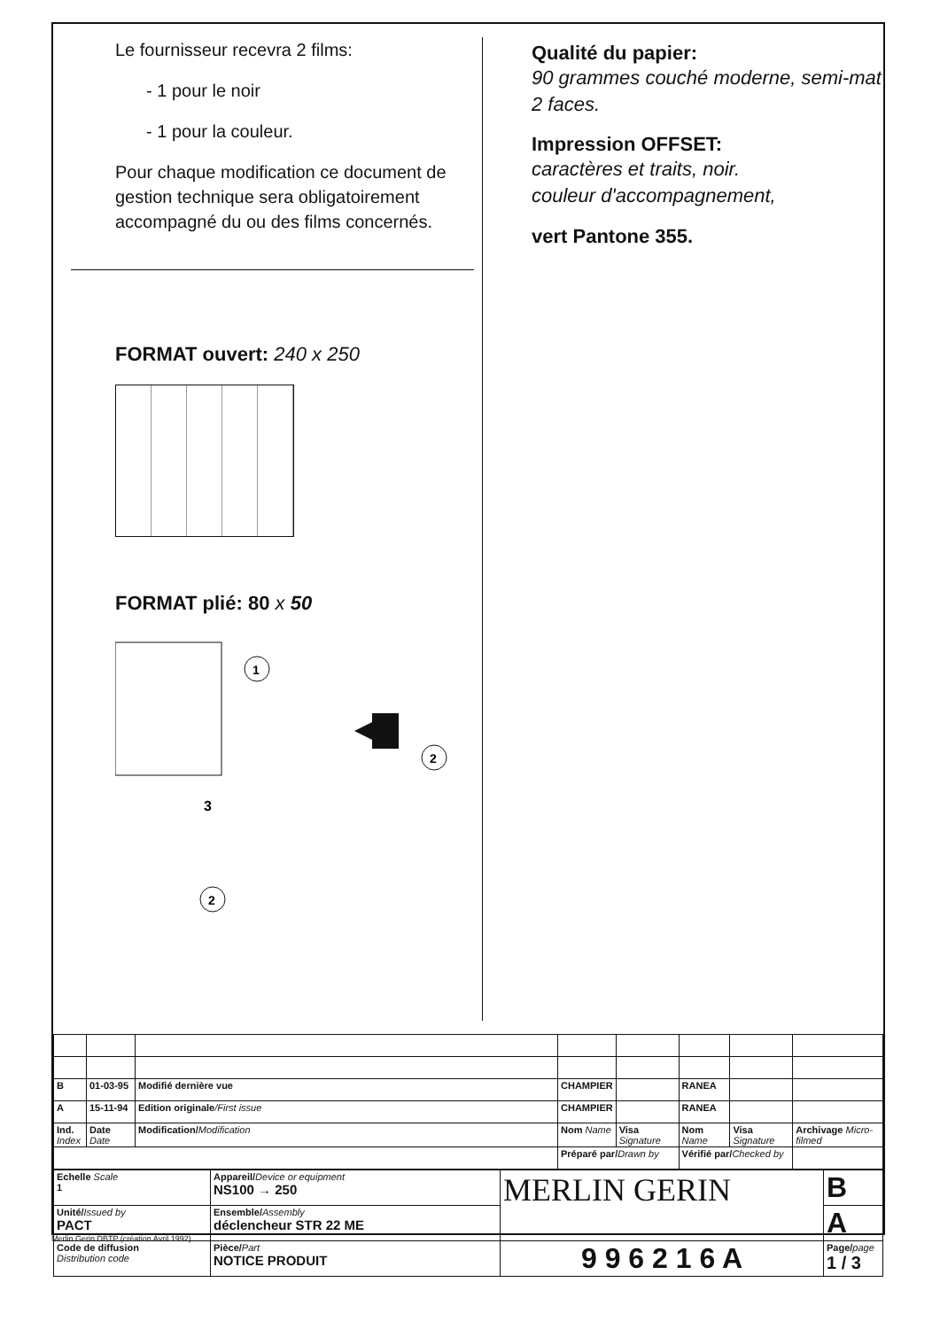Le fournisseur recevra 2 films:
- 1 pour le noir
- 1 pour la couleur.
Pour chaque modification ce document de gestion technique sera obligatoirement accompagné du ou des films concernés.
FORMAT ouvert: 240 x 250
FORMAT plié: 80 x 50
1
3
2
2
Qualité du papier:
90 grammes couché moderne, semi-mat 2 faces.
Impression OFFSET:
caractères et traits, noir.
couleur d'accompagnement,
vert Pantone 355.
| B | 01-03-95 | Modifié dernière vue | CHAMPIER | | RANEA | | |
| A | 15-11-94 | Edition originale /First issue | CHAMPIER | | RANEA | | |
| Ind. Index | Date Date | Modification/ Modification | Nom Name | Visa Signature | Nom Name | Visa Signature | Archivage Micro-filmed |
| | | | Préparé par/ Drawn by | | Vérifié par/ Checked by | | |
| Echelle Scale 1 | Appareil/ Device or equipment NS100 → 250 | MERLIN GERIN | B |
| Unité/ Issued by PACT | Ensemble/ Assembly déclencheur STR 22 ME | | A |
| Code de diffusion Distribution code | Pièce/ Part NOTICE PRODUIT | 9 9 6 2 1 6 A | Page/ page 1 / 3 |
Merlin Gerin DBTP (création Avril 1992)